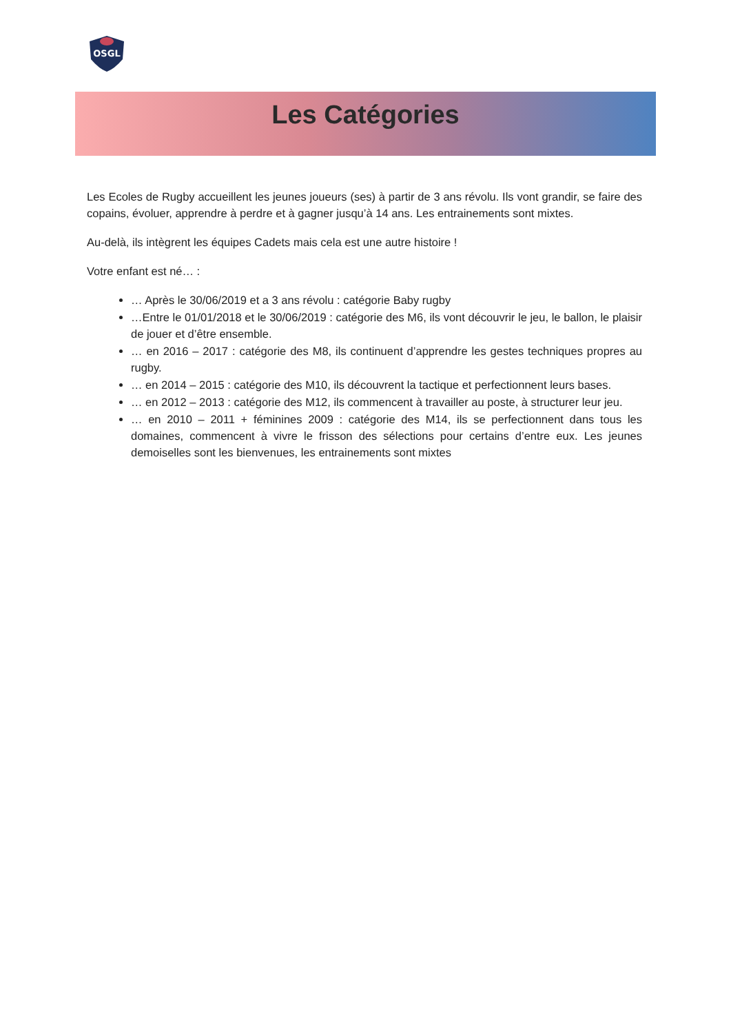OSGL
Les Catégories
Les Ecoles de Rugby accueillent les jeunes joueurs (ses) à partir de 3 ans révolu. Ils vont grandir, se faire des copains, évoluer, apprendre à perdre et à gagner jusqu’à 14 ans. Les entrainements sont mixtes.
Au-delà, ils intègrent les équipes Cadets mais cela est une autre histoire !
Votre enfant est né… :
… Après le 30/06/2019 et a 3 ans révolu : catégorie Baby rugby
…Entre le 01/01/2018 et le 30/06/2019 : catégorie des M6, ils vont découvrir le jeu, le ballon, le plaisir de jouer et d’être ensemble.
… en 2016 – 2017 : catégorie des M8, ils continuent d’apprendre les gestes techniques propres au rugby.
… en 2014 – 2015 : catégorie des M10, ils découvrent la tactique et perfectionnent leurs bases.
… en 2012 – 2013 : catégorie des M12, ils commencent à travailler au poste, à structurer leur jeu.
… en 2010 – 2011 + féminines 2009 : catégorie des M14, ils se perfectionnent dans tous les domaines, commencent à vivre le frisson des sélections pour certains d’entre eux. Les jeunes demoiselles sont les bienvenues, les entrainements sont mixtes